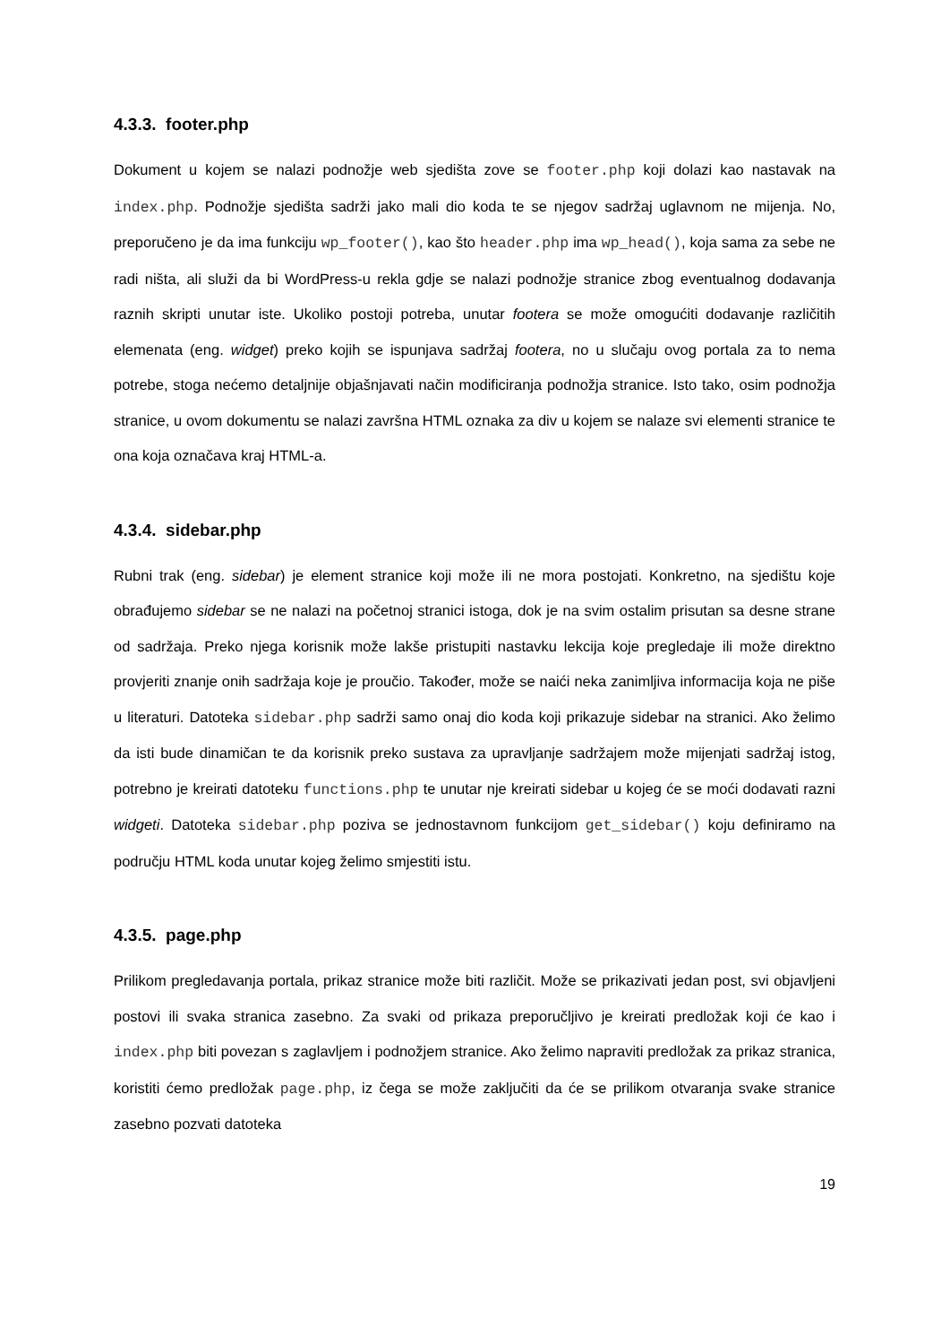4.3.3. footer.php
Dokument u kojem se nalazi podnožje web sjedišta zove se footer.php koji dolazi kao nastavak na index.php. Podnožje sjedišta sadrži jako mali dio koda te se njegov sadržaj uglavnom ne mijenja. No, preporučeno je da ima funkciju wp_footer(), kao što header.php ima wp_head(), koja sama za sebe ne radi ništa, ali služi da bi WordPress-u rekla gdje se nalazi podnožje stranice zbog eventualnog dodavanja raznih skripti unutar iste. Ukoliko postoji potreba, unutar footera se može omogućiti dodavanje različitih elemenata (eng. widget) preko kojih se ispunjava sadržaj footera, no u slučaju ovog portala za to nema potrebe, stoga nećemo detaljnije objašnjavati način modificiranja podnožja stranice. Isto tako, osim podnožja stranice, u ovom dokumentu se nalazi završna HTML oznaka za div u kojem se nalaze svi elementi stranice te ona koja označava kraj HTML-a.
4.3.4. sidebar.php
Rubni trak (eng. sidebar) je element stranice koji može ili ne mora postojati. Konkretno, na sjedištu koje obrađujemo sidebar se ne nalazi na početnoj stranici istoga, dok je na svim ostalim prisutan sa desne strane od sadržaja. Preko njega korisnik može lakše pristupiti nastavku lekcija koje pregledaje ili može direktno provjeriti znanje onih sadržaja koje je proučio. Također, može se naići neka zanimljiva informacija koja ne piše u literaturi. Datoteka sidebar.php sadrži samo onaj dio koda koji prikazuje sidebar na stranici. Ako želimo da isti bude dinamičan te da korisnik preko sustava za upravljanje sadržajem može mijenjati sadržaj istog, potrebno je kreirati datoteku functions.php te unutar nje kreirati sidebar u kojeg će se moći dodavati razni widgeti. Datoteka sidebar.php poziva se jednostavnom funkcijom get_sidebar() koju definiramo na području HTML koda unutar kojeg želimo smjestiti istu.
4.3.5. page.php
Prilikom pregledavanja portala, prikaz stranice može biti različit. Može se prikazivati jedan post, svi objavljeni postovi ili svaka stranica zasebno. Za svaki od prikaza preporučljivo je kreirati predložak koji će kao i index.php biti povezan s zaglavljem i podnožjem stranice. Ako želimo napraviti predložak za prikaz stranica, koristiti ćemo predložak page.php, iz čega se može zaključiti da će se prilikom otvaranja svake stranice zasebno pozvati datoteka
19